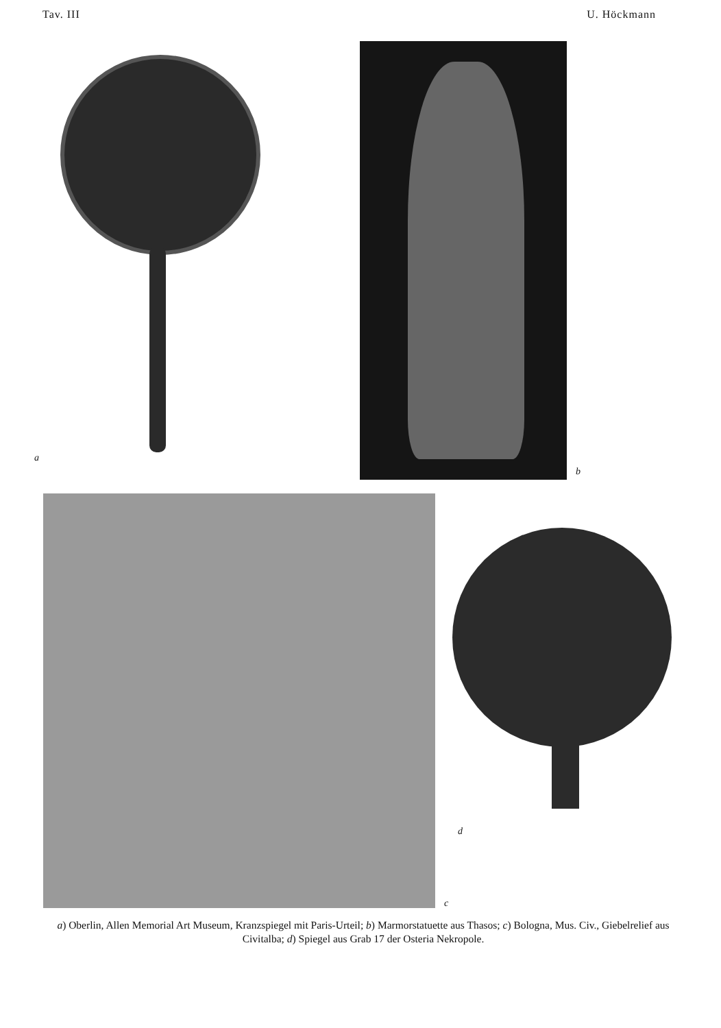Tav. III U. Höckmann
a
b
c
d
a) Oberlin, Allen Memorial Art Museum, Kranzspiegel mit Paris-Urteil; b) Marmorstatuette aus Thasos; c) Bologna, Mus. Civ., Giebelrelief aus Civitalba; d) Spiegel aus Grab 17 der Osteria Nekropole.